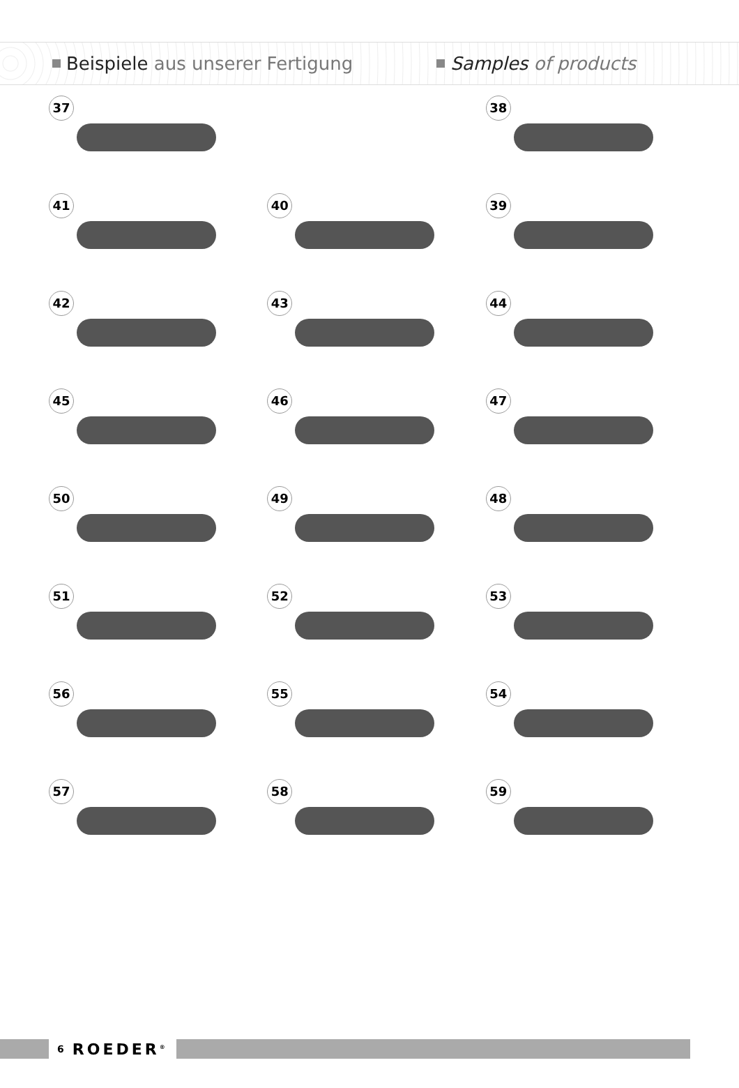Beispiele aus unserer Fertigung Samples of products
37
38
41
40
39
42
43
44
45
46
47
50
49
48
51
52
53
56
55
54
57
58
59
6 ROEDER<sup>®</sup>